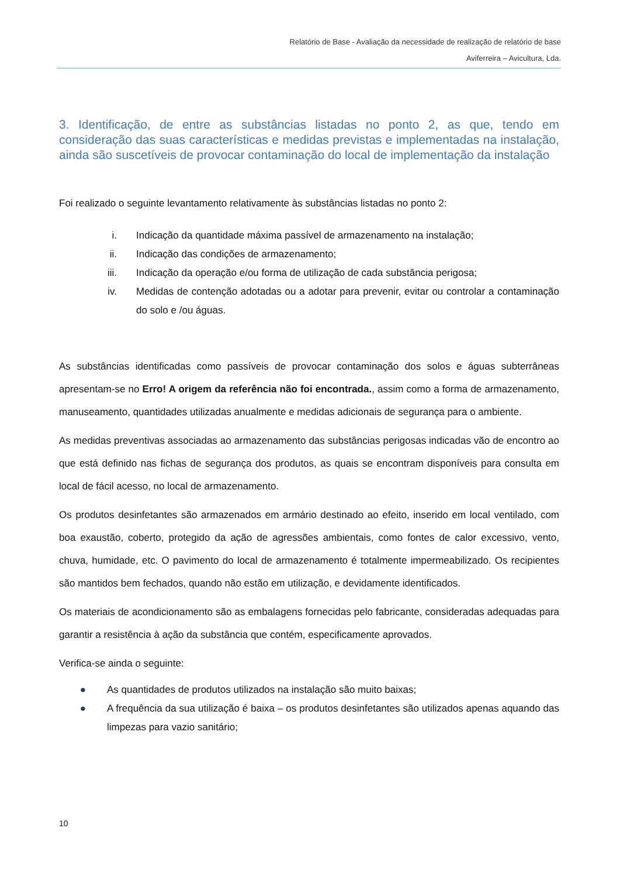Relatório de Base - Avaliação da necessidade de realização de relatório de base
Aviferreira – Avicultura, Lda.
3. Identificação, de entre as substâncias listadas no ponto 2, as que, tendo em consideração das suas características e medidas previstas e implementadas na instalação, ainda são suscetíveis de provocar contaminação do local de implementação da instalação
Foi realizado o seguinte levantamento relativamente às substâncias listadas no ponto 2:
i. Indicação da quantidade máxima passível de armazenamento na instalação;
ii. Indicação das condições de armazenamento;
iii. Indicação da operação e/ou forma de utilização de cada substância perigosa;
iv. Medidas de contenção adotadas ou a adotar para prevenir, evitar ou controlar a contaminação do solo e /ou águas.
As substâncias identificadas como passíveis de provocar contaminação dos solos e águas subterrâneas apresentam-se no Erro! A origem da referência não foi encontrada., assim como a forma de armazenamento, manuseamento, quantidades utilizadas anualmente e medidas adicionais de segurança para o ambiente.
As medidas preventivas associadas ao armazenamento das substâncias perigosas indicadas vão de encontro ao que está definido nas fichas de segurança dos produtos, as quais se encontram disponíveis para consulta em local de fácil acesso, no local de armazenamento.
Os produtos desinfetantes são armazenados em armário destinado ao efeito, inserido em local ventilado, com boa exaustão, coberto, protegido da ação de agressões ambientais, como fontes de calor excessivo, vento, chuva, humidade, etc. O pavimento do local de armazenamento é totalmente impermeabilizado. Os recipientes são mantidos bem fechados, quando não estão em utilização, e devidamente identificados.
Os materiais de acondicionamento são as embalagens fornecidas pelo fabricante, consideradas adequadas para garantir a resistência à ação da substância que contém, especificamente aprovados.
Verifica-se ainda o seguinte:
● As quantidades de produtos utilizados na instalação são muito baixas;
● A frequência da sua utilização é baixa – os produtos desinfetantes são utilizados apenas aquando das limpezas para vazio sanitário;
10